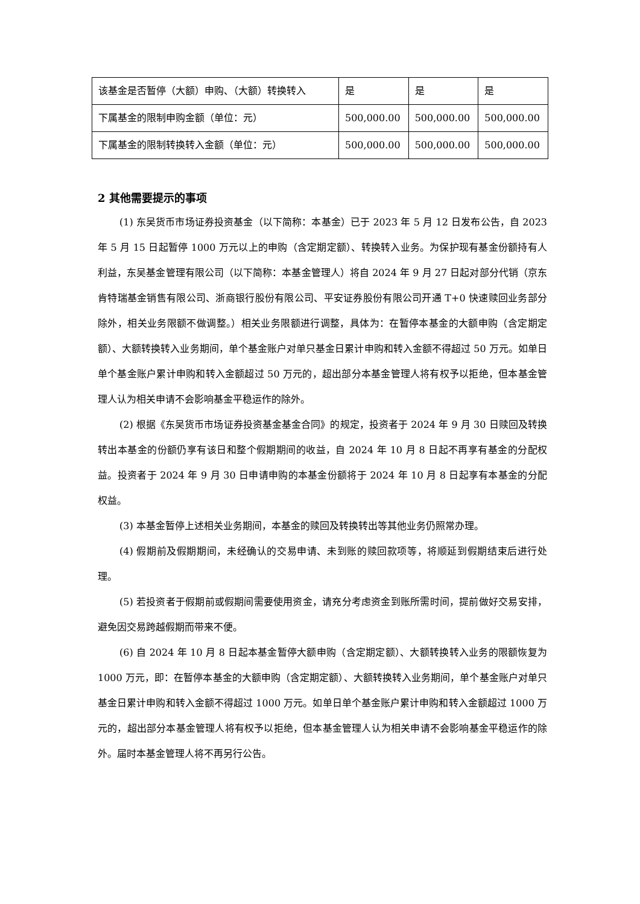| 该基金是否暂停（大额）申购、（大额）转换转入 | 是 | 是 | 是 |
| 下属基金的限制申购金额（单位：元） | 500,000.00 | 500,000.00 | 500,000.00 |
| 下属基金的限制转换转入金额（单位：元） | 500,000.00 | 500,000.00 | 500,000.00 |
2 其他需要提示的事项
(1) 东吴货币市场证券投资基金（以下简称：本基金）已于 2023 年 5 月 12 日发布公告，自 2023 年 5 月 15 日起暂停 1000 万元以上的申购（含定期定额）、转换转入业务。为保护现有基金份额持有人利益，东吴基金管理有限公司（以下简称：本基金管理人）将自 2024 年 9 月 27 日起对部分代销（京东肯特瑞基金销售有限公司、浙商银行股份有限公司、平安证券股份有限公司开通 T+0 快速赎回业务部分除外，相关业务限额不做调整。）相关业务限额进行调整，具体为：在暂停本基金的大额申购（含定期定额）、大额转换转入业务期间，单个基金账户对单只基金日累计申购和转入金额不得超过 50 万元。如单日单个基金账户累计申购和转入金额超过 50 万元的，超出部分本基金管理人将有权予以拒绝，但本基金管理人认为相关申请不会影响基金平稳运作的除外。
(2) 根据《东吴货币市场证券投资基金基金合同》的规定，投资者于 2024 年 9 月 30 日赎回及转换转出本基金的份额仍享有该日和整个假期期间的收益，自 2024 年 10 月 8 日起不再享有基金的分配权益。投资者于 2024 年 9 月 30 日申请申购的本基金份额将于 2024 年 10 月 8 日起享有本基金的分配权益。
(3) 本基金暂停上述相关业务期间，本基金的赎回及转换转出等其他业务仍照常办理。
(4) 假期前及假期期间，未经确认的交易申请、未到账的赎回款项等，将顺延到假期结束后进行处理。
(5) 若投资者于假期前或假期间需要使用资金，请充分考虑资金到账所需时间，提前做好交易安排，避免因交易跨越假期而带来不便。
(6) 自 2024 年 10 月 8 日起本基金暂停大额申购（含定期定额）、大额转换转入业务的限额恢复为 1000 万元，即：在暂停本基金的大额申购（含定期定额）、大额转换转入业务期间，单个基金账户对单只基金日累计申购和转入金额不得超过 1000 万元。如单日单个基金账户累计申购和转入金额超过 1000 万元的，超出部分本基金管理人将有权予以拒绝，但本基金管理人认为相关申请不会影响基金平稳运作的除外。届时本基金管理人将不再另行公告。